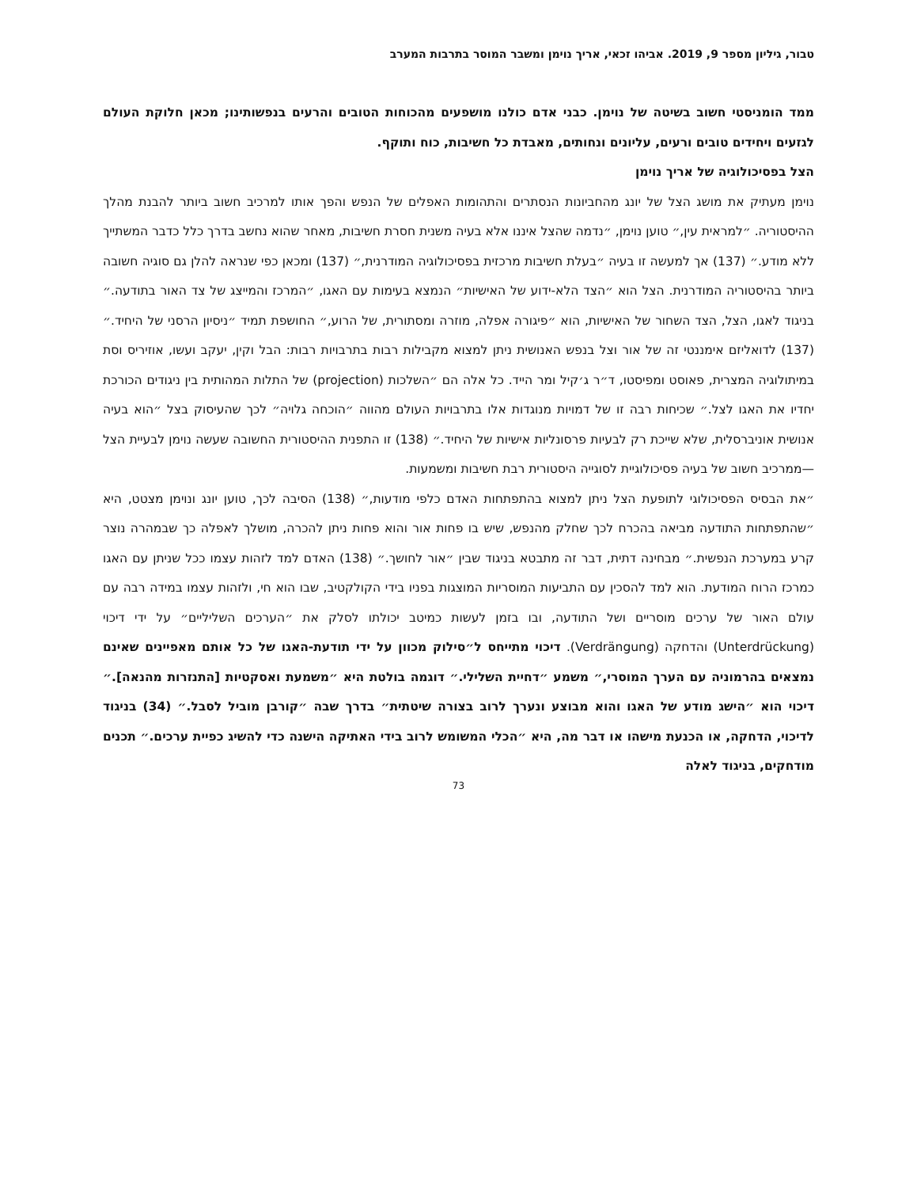טבור, גיליון מספר 9, 2019. אביהו זכאי, אריך נוימן ומשבר המוסר בתרבות המערב
ממד הומניסטי חשוב בשיטה של נוימן. כבני אדם כולנו מושפעים מהכוחות הטובים והרעים בנפשותינו; מכאן חלוקת העולם לגזעים ויחידים טובים ורעים, עליונים ונחותים, מאבדת כל חשיבות, כוח ותוקף.
הצל בפסיכולוגיה של אריך נוימן
נוימן מעתיק את מושג הצל של יונג מהחביונות הנסתרים והתהומות האפלים של הנפש והפך אותו למרכיב חשוב ביותר להבנת מהלך ההיסטוריה. ״למראית עין,״ טוען נוימן, ״נדמה שהצל איננו אלא בעיה משנית חסרת חשיבות, מאחר שהוא נחשב בדרך כלל כדבר המשתייך ללא מודע.״ (137) אך למעשה זו בעיה ״בעלת חשיבות מרכזית בפסיכולוגיה המודרנית,״ (137) ומכאן כפי שנראה להלן גם סוגיה חשובה ביותר בהיסטוריה המודרנית. הצל הוא ״הצד הלא-ידוע של האישיות״ הנמצא בעימות עם האגו, ״המרכז והמייצג של צד האור בתודעה.״ בניגוד לאגו, הצל, הצד השחור של האישיות, הוא ״פיגורה אפלה, מוזרה ומסתורית, של הרוע,״ החושפת תמיד ״ניסיון הרסני של היחיד.״ (137) לדואליזם אימננטי זה של אור וצל בנפש האנושית ניתן למצוא מקבילות רבות בתרבויות רבות: הבל וקין, יעקב ועשו, אוזיריס וסת במיתולוגיה המצרית, פאוסט ומפיסטו, ד״ר ג׳קיל ומר הייד. כל אלה הם ״השלכות (projection) של התלות המהותית בין ניגודים הכורכת יחדיו את האגו לצל.״ שכיחות רבה זו של דמויות מנוגדות אלו בתרבויות העולם מהווה ״הוכחה גלויה״ לכך שהעיסוק בצל ״הוא בעיה אנושית אוניברסלית, שלא שייכת רק לבעיות פרסונליות אישיות של היחיד.״ (138) זו התפנית ההיסטורית החשובה שעשה נוימן לבעיית הצל—ממרכיב חשוב של בעיה פסיכולוגיית לסוגייה היסטורית רבת חשיבות ומשמעות.
״את הבסיס הפסיכולוגי לתופעת הצל ניתן למצוא בהתפתחות האדם כלפי מודעות,״ (138) הסיבה לכך, טוען יונג ונוימן מצטט, היא ״שהתפתחות התודעה מביאה בהכרח לכך שחלק מהנפש, שיש בו פחות אור והוא פחות ניתן להכרה, מושלך לאפלה כך שבמהרה נוצר קרע במערכת הנפשית.״ מבחינה דתית, דבר זה מתבטא בניגוד שבין ״אור לחושך.״ (138) האדם למד לזהות עצמו ככל שניתן עם האגו כמרכז הרוח המודעת. הוא למד להסכין עם התביעות המוסריות המוצגות בפניו בידי הקולקטיב, שבו הוא חי, ולזהות עצמו במידה רבה עם עולם האור של ערכים מוסריים ושל התודעה, ובו בזמן לעשות כמיטב יכולתו לסלק את ״הערכים השליליים״ על ידי דיכוי (Unterdrückung) והדחקה (Verdrängung). דיכוי מתייחס ל״סילוק מכוון על ידי תודעת-האגו של כל אותם מאפיינים שאינם נמצאים בהרמוניה עם הערך המוסרי,״ משמע ״דחיית השלילי.״ דוגמה בולטת היא ״משמעת ואסקטיות [התנזרות מהנאה].״ דיכוי הוא ״הישג מודע של האגו והוא מבוצע ונערך לרוב בצורה שיטתית״ בדרך שבה ״קורבן מוביל לסבל.״ (34) בניגוד לדיכוי, הדחקה, או הכנעת מישהו או דבר מה, היא ״הכלי המשומש לרוב בידי האתיקה הישנה כדי להשיג כפיית ערכים.״ תכנים מודחקים, בניגוד לאלה
73